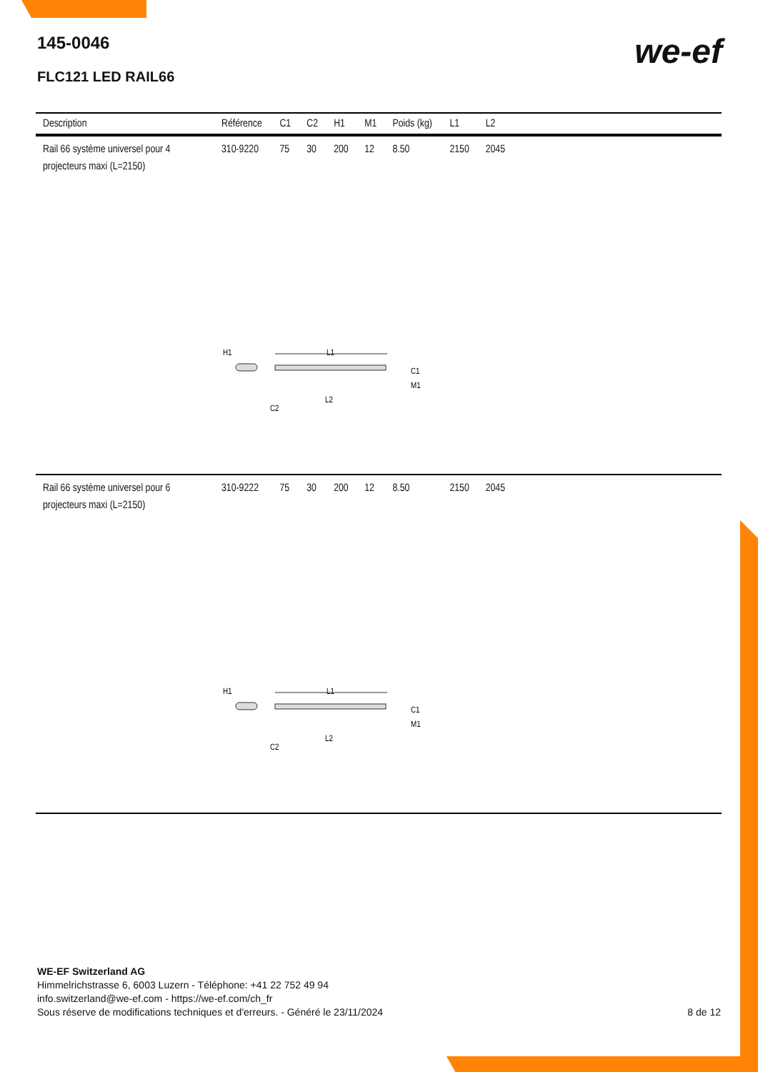145-0046
FLC121 LED RAIL66
we-ef
| Description | Référence | C1 | C2 | H1 | M1 | Poids (kg) | L1 | L2 | |
| --- | --- | --- | --- | --- | --- | --- | --- | --- | --- |
| Rail 66 système universel pour 4 projecteurs maxi (L=2150) | 310-9220 | 75 | 30 | 200 | 12 | 8.50 | 2150 | 2045 | |
| H1 L1 C1 M1 L2 C2 | | | | | | | | | |
| Rail 66 système universel pour 6 projecteurs maxi (L=2150) | 310-9222 | 75 | 30 | 200 | 12 | 8.50 | 2150 | 2045 | |
| H1 L1 C1 M1 L2 C2 | | | | | | | | | |
WE-EF Switzerland AG
Himmelrichstrasse 6, 6003 Luzern - Téléphone: +41 22 752 49 94
info.switzerland@we-ef.com - https://we-ef.com/ch_fr
Sous réserve de modifications techniques et d'erreurs. - Généré le 23/11/2024
8 de 12